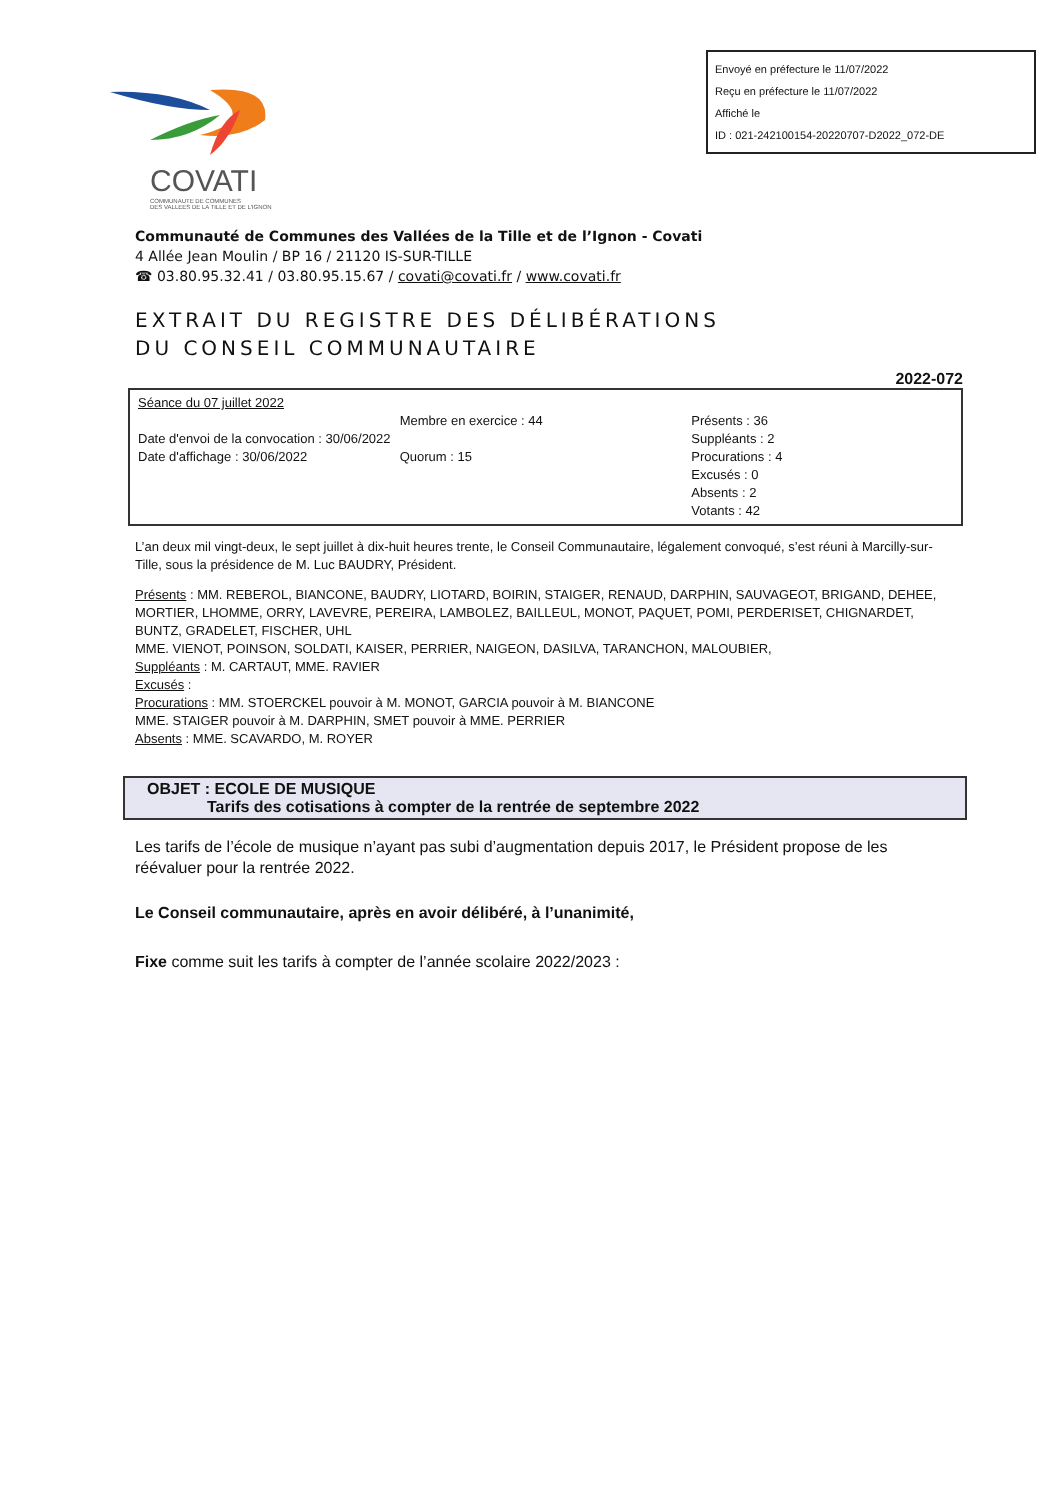Envoyé en préfecture le 11/07/2022
Reçu en préfecture le 11/07/2022
Affiché le
ID : 021-242100154-20220707-D2022_072-DE
COVATI
COMMUNAUTE DE COMMUNES
DES VALLEES DE LA TILLE ET DE L'IGNON
Communauté de Communes des Vallées de la Tille et de l’Ignon - Covati
4 Allée Jean Moulin / BP 16 / 21120 IS-SUR-TILLE
☎ 03.80.95.32.41 / 03.80.95.15.67 / covati@covati.fr / www.covati.fr
EXTRAIT DU REGISTRE DES DÉLIBÉRATIONS
DU CONSEIL COMMUNAUTAIRE
2022-072
Séance du 07 juillet 2022
Date d'envoi de la convocation : 30/06/2022
Date d'affichage : 30/06/2022
Membre en exercice : 44
Quorum : 15
Présents : 36
Suppléants : 2
Procurations : 4
Excusés : 0
Absents : 2
Votants : 42
L’an deux mil vingt-deux, le sept juillet à dix-huit heures trente, le Conseil Communautaire, légalement convoqué, s’est réuni à Marcilly-sur-Tille, sous la présidence de M. Luc BAUDRY, Président.
Présents : MM. REBEROL, BIANCONE, BAUDRY, LIOTARD, BOIRIN, STAIGER, RENAUD, DARPHIN, SAUVAGEOT, BRIGAND, DEHEE, MORTIER, LHOMME, ORRY, LAVEVRE, PEREIRA, LAMBOLEZ, BAILLEUL, MONOT, PAQUET, POMI, PERDERISET, CHIGNARDET, BUNTZ, GRADELET, FISCHER, UHL
MME. VIENOT, POINSON, SOLDATI, KAISER, PERRIER, NAIGEON, DASILVA, TARANCHON, MALOUBIER,
Suppléants : M. CARTAUT, MME. RAVIER
Excusés :
Procurations : MM. STOERCKEL pouvoir à M. MONOT, GARCIA pouvoir à M. BIANCONE
MME. STAIGER pouvoir à M. DARPHIN, SMET pouvoir à MME. PERRIER
Absents : MME. SCAVARDO, M. ROYER
OBJET : ECOLE DE MUSIQUE
Tarifs des cotisations à compter de la rentrée de septembre 2022
Les tarifs de l’école de musique n’ayant pas subi d’augmentation depuis 2017, le Président propose de les réévaluer pour la rentrée 2022.
Le Conseil communautaire, après en avoir délibéré, à l’unanimité,
Fixe comme suit les tarifs à compter de l’année scolaire 2022/2023 :